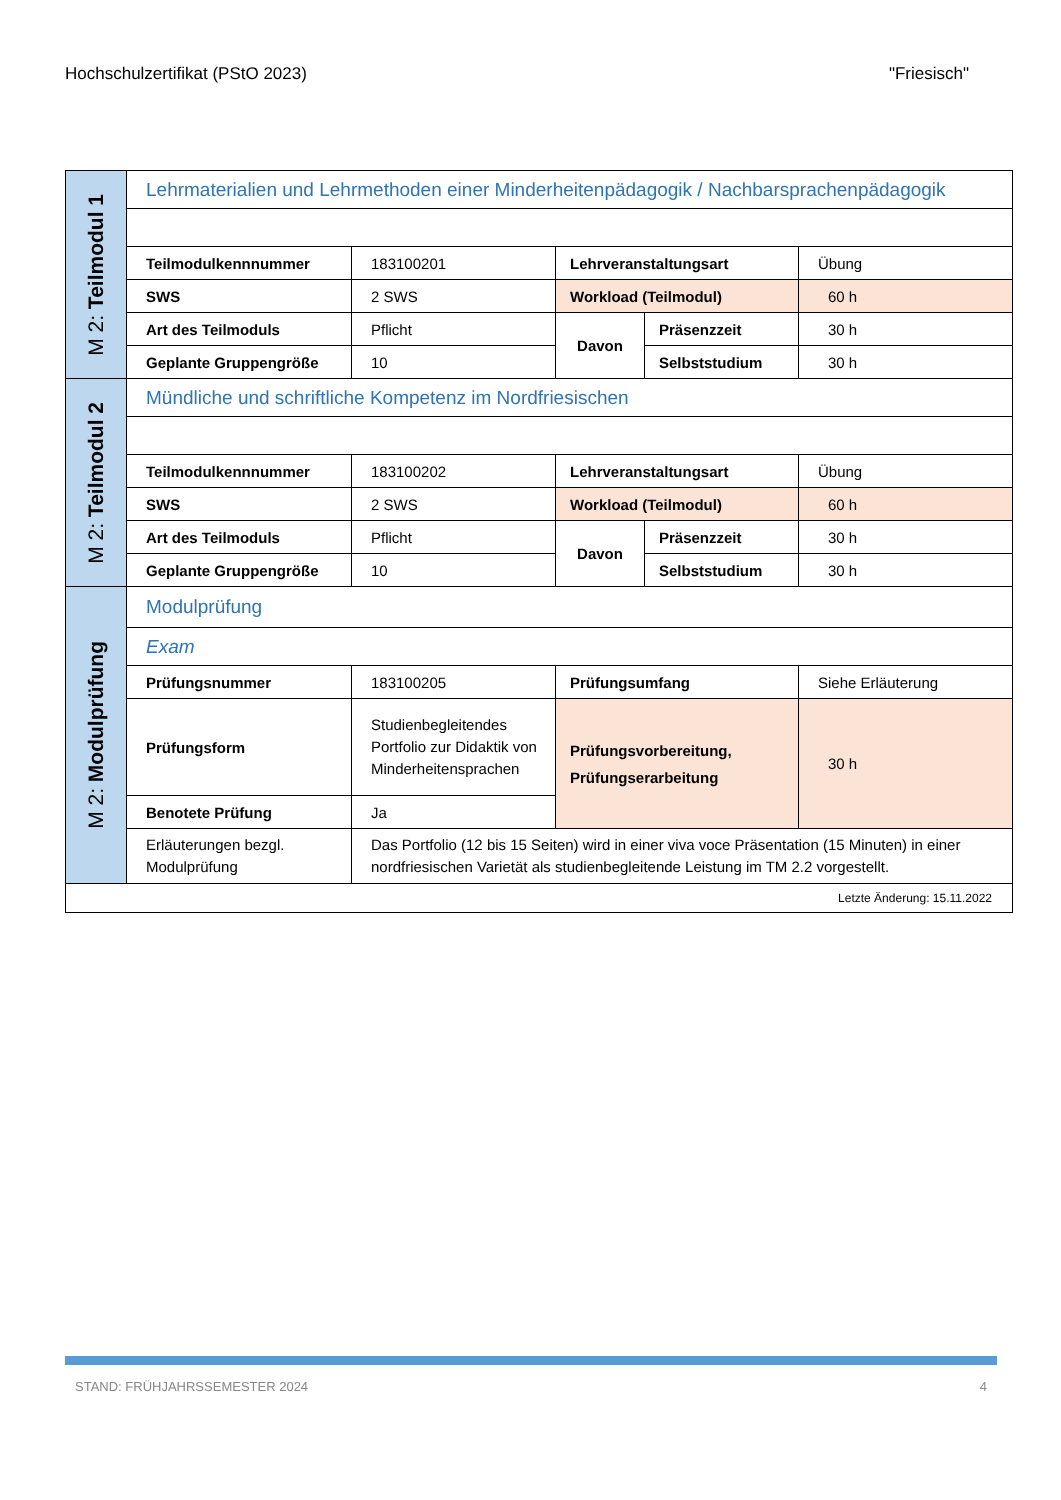Hochschulzertifikat (PStO 2023) "Friesisch"
| M 2: Teilmodul 1 | Lehrmaterialien und Lehrmethoden einer Minderheitenpädagogik / Nachbarsprachenpädagogik | | | | |
| | Teilmodulkennnummer | 183100201 | Lehrveranstaltungsart | | Übung |
| | SWS | 2 SWS | Workload (Teilmodul) | | 60 h |
| | Art des Teilmoduls | Pflicht | Davon | Präsenzzeit | 30 h |
| | Geplante Gruppengröße | 10 | | Selbststudium | 30 h |
| M 2: Teilmodul 2 | Mündliche und schriftliche Kompetenz im Nordfriesischen | | | | |
| | Teilmodulkennnummer | 183100202 | Lehrveranstaltungsart | | Übung |
| | SWS | 2 SWS | Workload (Teilmodul) | | 60 h |
| | Art des Teilmoduls | Pflicht | Davon | Präsenzzeit | 30 h |
| | Geplante Gruppengröße | 10 | | Selbststudium | 30 h |
| M 2: Modulprüfung | Modulprüfung | | | | |
| | Exam | | | | |
| | Prüfungsnummer | 183100205 | Prüfungsumfang | | Siehe Erläuterung |
| | Prüfungsform | Studienbegleitendes Portfolio zur Didaktik von Minderheitensprachen | Prüfungsvorbereitung, Prüfungserarbeitung | | 30 h |
| | Benotete Prüfung | Ja | | | |
| | Erläuterungen bezgl. Modulprüfung | Das Portfolio (12 bis 15 Seiten) wird in einer viva voce Präsentation (15 Minuten) in einer nordfriesischen Varietät als studienbegleitende Leistung im TM 2.2 vorgestellt. | | | |
| Letzte Änderung: 15.11.2022 | | | | | |
STAND: FRÜHJAHRSSEMESTER 2024 4